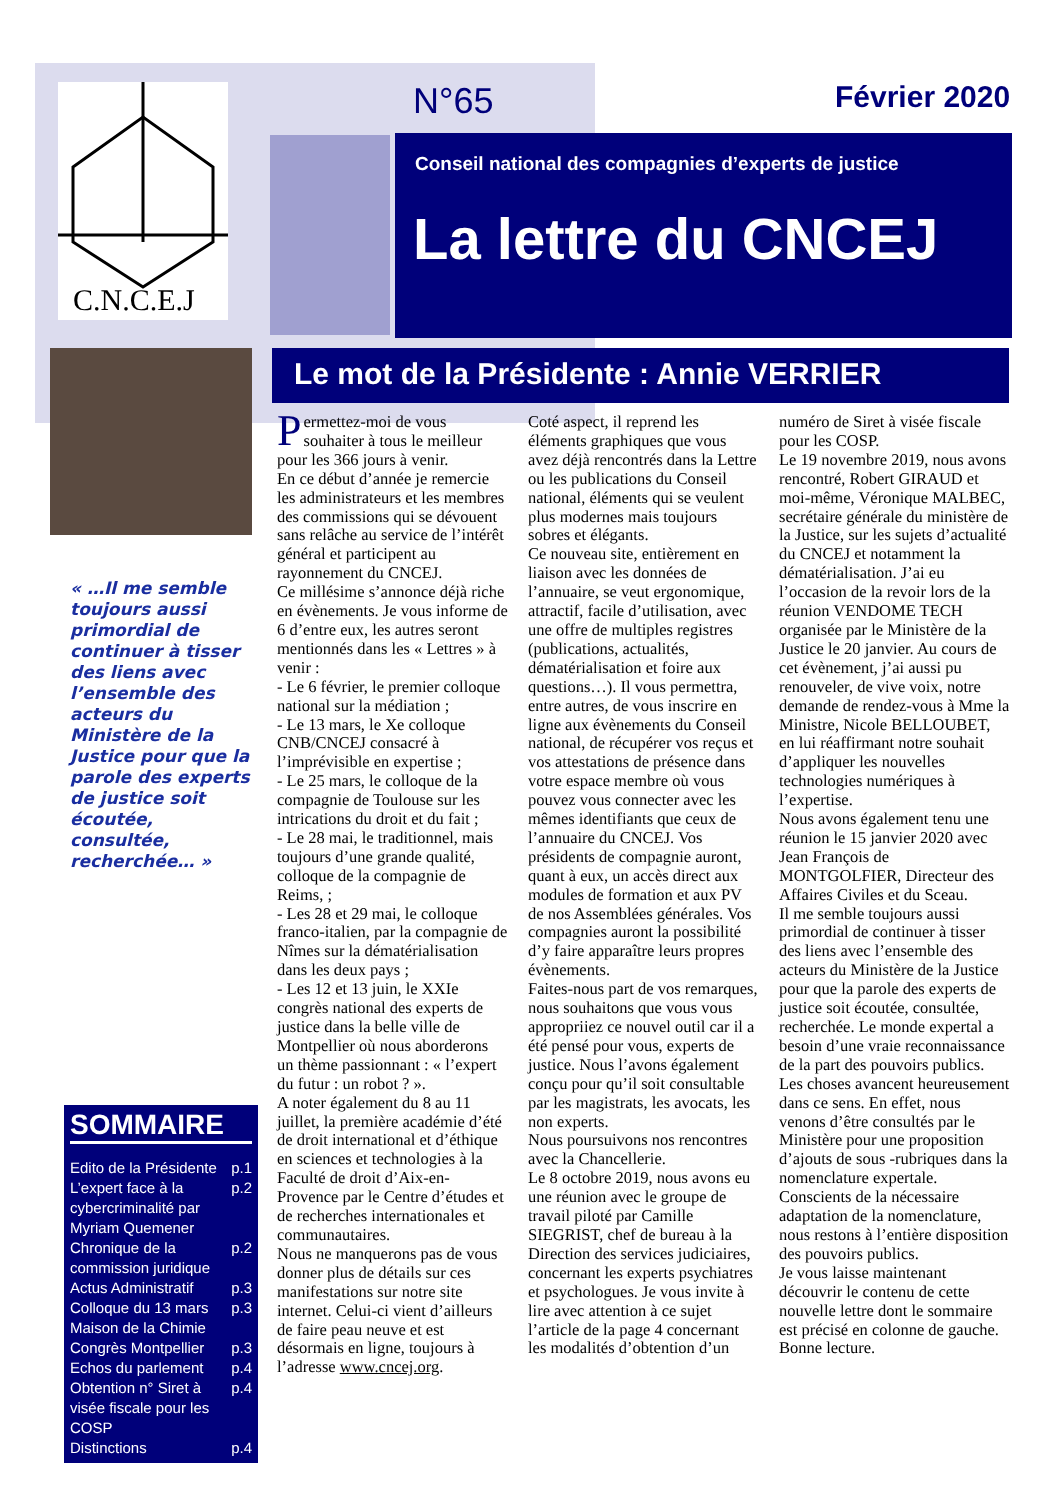C.N.C.E.J
N°65 Février 2020
Conseil national des compagnies d’experts de justice
La lettre du CNCEJ
Le mot de la Présidente : Annie VERRIER
« …Il me semble toujours aussi primordial de continuer à tisser des liens avec l’ensemble des acteurs du Ministère de la Justice pour que la parole des experts de justice soit écoutée, consultée, recherchée… »
SOMMAIRE
Edito de la Présidente p.1
L’expert face à la cybercriminalité par Myriam Quemener p.2
Chronique de la commission juridique p.2
Actus Administratif p.3
Colloque du 13 mars Maison de la Chimie p.3
Congrès Montpellier p.3
Echos du parlement p.4
Obtention n° Siret à visée fiscale pour les COSP p.4
Distinctions p.4
Permettez-moi de vous souhaiter à tous le meilleur pour les 366 jours à venir.
En ce début d’année je remercie les administrateurs et les membres des commissions qui se dévouent sans relâche au service de l’intérêt général et participent au rayonnement du CNCEJ.
Ce millésime s’annonce déjà riche en évènements. Je vous informe de 6 d’entre eux, les autres seront mentionnés dans les « Lettres » à venir :
- Le 6 février, le premier colloque national sur la médiation ;
- Le 13 mars, le Xe colloque CNB/CNCEJ consacré à l’imprévisible en expertise ;
- Le 25 mars, le colloque de la compagnie de Toulouse sur les intrications du droit et du fait ;
- Le 28 mai, le traditionnel, mais toujours d’une grande qualité, colloque de la compagnie de Reims, ;
- Les 28 et 29 mai, le colloque franco-italien, par la compagnie de Nîmes sur la dématérialisation dans les deux pays ;
- Les 12 et 13 juin, le XXIe congrès national des experts de justice dans la belle ville de Montpellier où nous aborderons un thème passionnant : « l’expert du futur : un robot ? ».
A noter également du 8 au 11 juillet, la première académie d’été de droit international et d’éthique en sciences et technologies à la Faculté de droit d’Aix-en-Provence par le Centre d’études et de recherches internationales et communautaires.
Nous ne manquerons pas de vous donner plus de détails sur ces manifestations sur notre site internet. Celui-ci vient d’ailleurs de faire peau neuve et est désormais en ligne, toujours à l’adresse www.cncej.org.
Coté aspect, il reprend les éléments graphiques que vous avez déjà rencontrés dans la Lettre ou les publications du Conseil national, éléments qui se veulent plus modernes mais toujours sobres et élégants.
Ce nouveau site, entièrement en liaison avec les données de l’annuaire, se veut ergonomique, attractif, facile d’utilisation, avec une offre de multiples registres (publications, actualités, dématérialisation et foire aux questions…). Il vous permettra, entre autres, de vous inscrire en ligne aux évènements du Conseil national, de récupérer vos reçus et vos attestations de présence dans votre espace membre où vous pouvez vous connecter avec les mêmes identifiants que ceux de l’annuaire du CNCEJ. Vos présidents de compagnie auront, quant à eux, un accès direct aux modules de formation et aux PV de nos Assemblées générales. Vos compagnies auront la possibilité d’y faire apparaître leurs propres évènements.
Faites-nous part de vos remarques, nous souhaitons que vous vous appropriiez ce nouvel outil car il a été pensé pour vous, experts de justice. Nous l’avons également conçu pour qu’il soit consultable par les magistrats, les avocats, les non experts.
Nous poursuivons nos rencontres avec la Chancellerie.
Le 8 octobre 2019, nous avons eu une réunion avec le groupe de travail piloté par Camille SIEGRIST, chef de bureau à la Direction des services judiciaires, concernant les experts psychiatres et psychologues. Je vous invite à lire avec attention à ce sujet l’article de la page 4 concernant les modalités d’obtention d’un numéro de Siret à visée fiscale pour les COSP.
Le 19 novembre 2019, nous avons rencontré, Robert GIRAUD et moi-même, Véronique MALBEC, secrétaire générale du ministère de la Justice, sur les sujets d’actualité du CNCEJ et notamment la dématérialisation. J’ai eu l’occasion de la revoir lors de la réunion VENDOME TECH organisée par le Ministère de la Justice le 20 janvier. Au cours de cet évènement, j’ai aussi pu renouveler, de vive voix, notre demande de rendez-vous à Mme la Ministre, Nicole BELLOUBET, en lui réaffirmant notre souhait d’appliquer les nouvelles technologies numériques à l’expertise.
Nous avons également tenu une réunion le 15 janvier 2020 avec Jean François de MONTGOLFIER, Directeur des Affaires Civiles et du Sceau.
Il me semble toujours aussi primordial de continuer à tisser des liens avec l’ensemble des acteurs du Ministère de la Justice pour que la parole des experts de justice soit écoutée, consultée, recherchée. Le monde expertal a besoin d’une vraie reconnaissance de la part des pouvoirs publics.
Les choses avancent heureusement dans ce sens. En effet, nous venons d’être consultés par le Ministère pour une proposition d’ajouts de sous -rubriques dans la nomenclature expertale. Conscients de la nécessaire adaptation de la nomenclature, nous restons à l’entière disposition des pouvoirs publics.
Je vous laisse maintenant découvrir le contenu de cette nouvelle lettre dont le sommaire est précisé en colonne de gauche.
Bonne lecture.